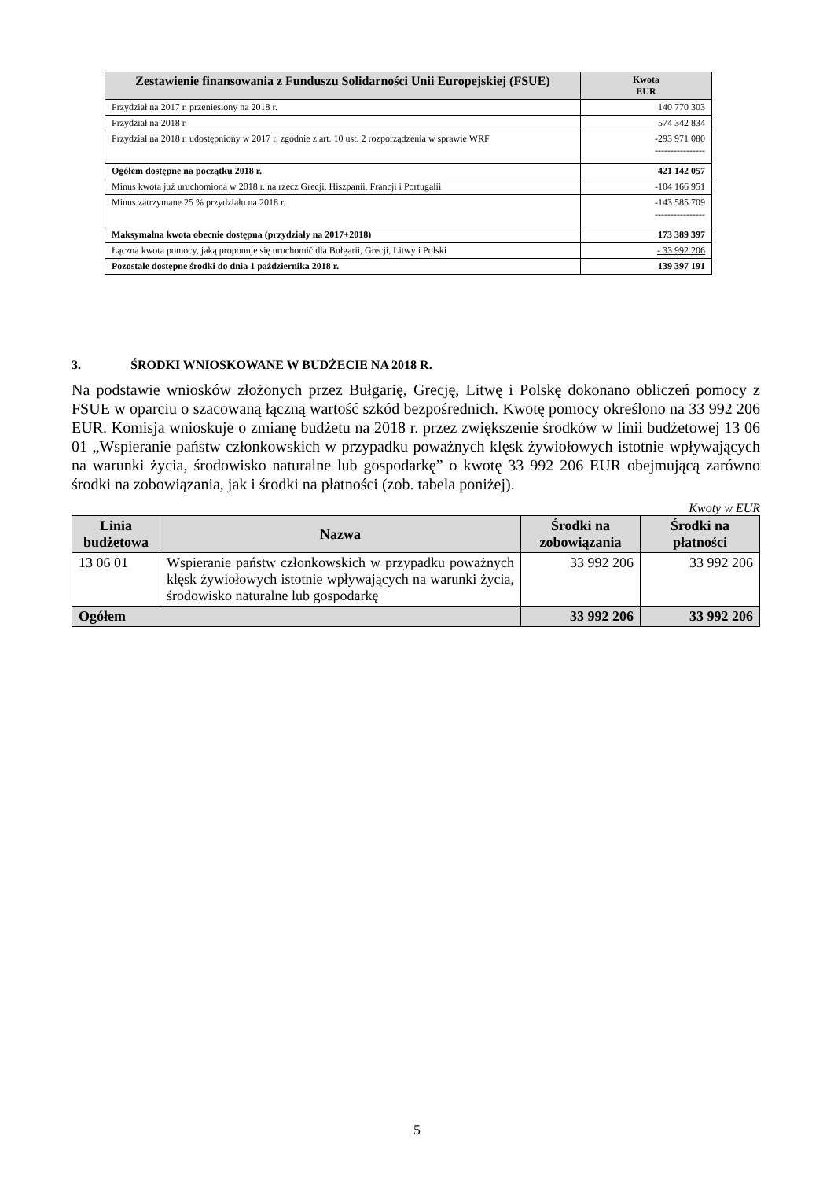| Zestawienie finansowania z Funduszu Solidarności Unii Europejskiej (FSUE) | Kwota EUR |
| --- | --- |
| Przydział na 2017 r. przeniesiony na 2018 r. | 140 770 303 |
| Przydział na 2018 r. | 574 342 834 |
| Przydział na 2018 r. udostępniony w 2017 r. zgodnie z art. 10 ust. 2 rozporządzenia w sprawie WRF | -293 971 080 ---------------- |
| Ogółem dostępne na początku 2018 r. | 421 142 057 |
| Minus kwota już uruchomiona w 2018 r. na rzecz Grecji, Hiszpanii, Francji i Portugalii | -104 166 951 |
| Minus zatrzymane 25 % przydziału na 2018 r. | -143 585 709 ---------------- |
| Maksymalna kwota obecnie dostępna (przydziały na 2017+2018) | 173 389 397 |
| Łączna kwota pomocy, jaką proponuje się uruchomić dla Bułgarii, Grecji, Litwy i Polski | - 33 992 206 |
| Pozostałe dostępne środki do dnia 1 października 2018 r. | 139 397 191 |
3. ŚRODKI WNIOSKOWANE W BUDŻECIE NA 2018 R.
Na podstawie wniosków złożonych przez Bułgarię, Grecję, Litwę i Polskę dokonano obliczeń pomocy z FSUE w oparciu o szacowaną łączną wartość szkód bezpośrednich. Kwotę pomocy określono na 33 992 206 EUR. Komisja wnioskuje o zmianę budżetu na 2018 r. przez zwiększenie środków w linii budżetowej 13 06 01 „Wspieranie państw członkowskich w przypadku poważnych klęsk żywiołowych istotnie wpływających na warunki życia, środowisko naturalne lub gospodarkę” o kwotę 33 992 206 EUR obejmującą zarówno środki na zobowiązania, jak i środki na płatności (zob. tabela poniżej).
Kwoty w EUR
| Linia budżetowa | Nazwa | Środki na zobowiązania | Środki na płatności |
| --- | --- | --- | --- |
| 13 06 01 | Wspieranie państw członkowskich w przypadku poważnych klęsk żywiołowych istotnie wpływających na warunki życia, środowisko naturalne lub gospodarkę | 33 992 206 | 33 992 206 |
| Ogółem | | 33 992 206 | 33 992 206 |
5